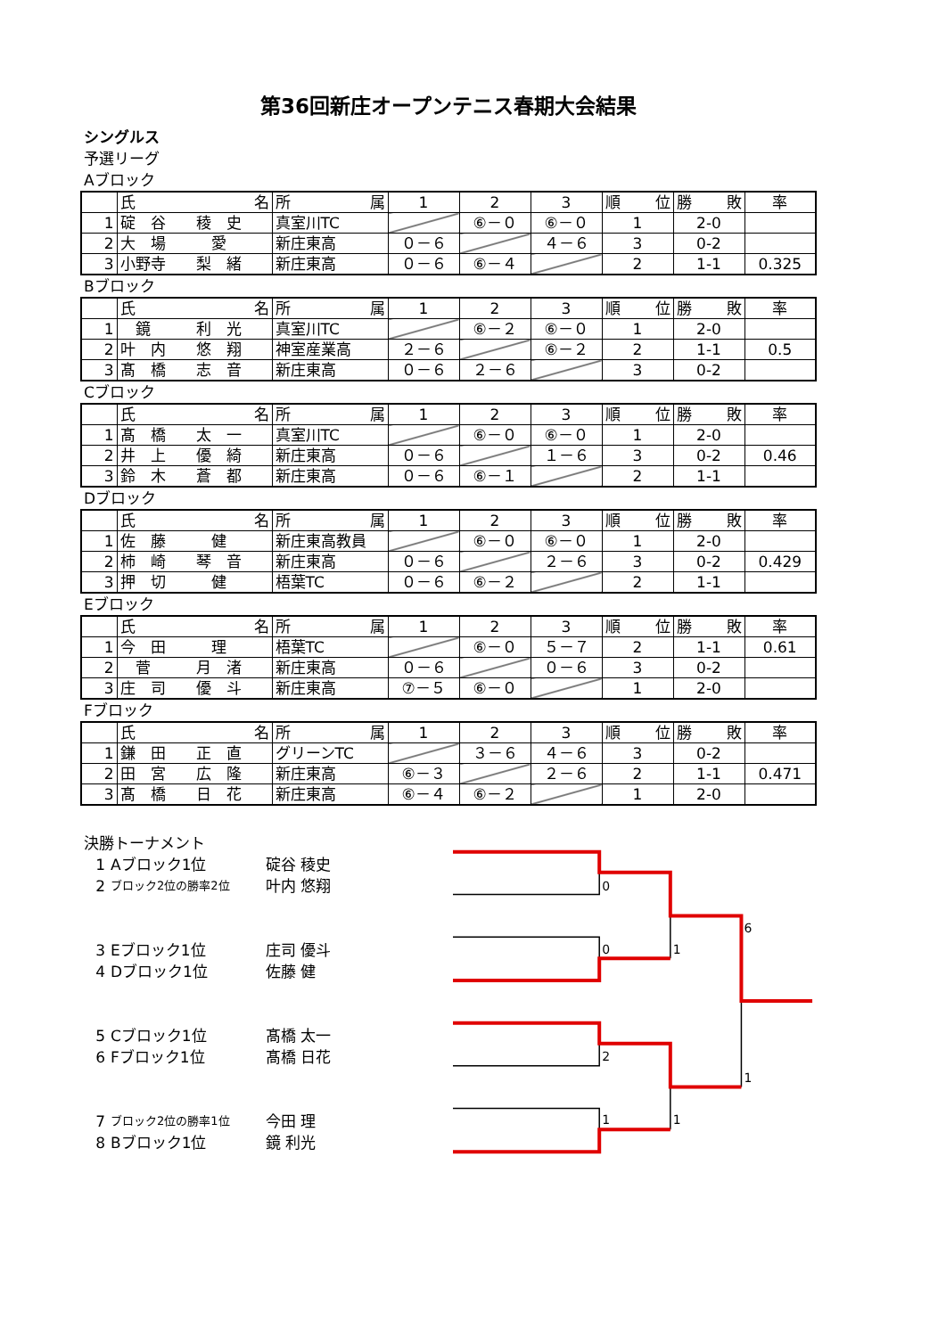第36回新庄オープンテニス春期大会結果
シングルス
予選リーグ
Aブロック
| | 氏 名 | 所 属 | 1 | 2 | 3 | 順 位 | 勝 敗 | 率 |
| 1 | 碇 谷 稜 史 | 真室川TC | | ⑥－０ | ⑥－０ | 1 | 2-0 | |
| 2 | 大 場 愛 | 新庄東高 | ０－６ | | ４－６ | 3 | 0-2 | |
| 3 | 小野寺 梨 緒 | 新庄東高 | ０－６ | ⑥－４ | | 2 | 1-1 | 0.325 |
Bブロック
| | 氏 名 | 所 属 | 1 | 2 | 3 | 順 位 | 勝 敗 | 率 |
| 1 | 鏡 利 光 | 真室川TC | | ⑥－２ | ⑥－０ | 1 | 2-0 | |
| 2 | 叶 内 悠 翔 | 神室産業高 | ２－６ | | ⑥－２ | 2 | 1-1 | 0.5 |
| 3 | 髙 橋 志 音 | 新庄東高 | ０－６ | ２－６ | | 3 | 0-2 | |
Cブロック
| | 氏 名 | 所 属 | 1 | 2 | 3 | 順 位 | 勝 敗 | 率 |
| 1 | 髙 橋 太 一 | 真室川TC | | ⑥－０ | ⑥－０ | 1 | 2-0 | |
| 2 | 井 上 優 綺 | 新庄東高 | ０－６ | | １－６ | 3 | 0-2 | 0.46 |
| 3 | 鈴 木 蒼 都 | 新庄東高 | ０－６ | ⑥－１ | | 2 | 1-1 | |
Dブロック
| | 氏 名 | 所 属 | 1 | 2 | 3 | 順 位 | 勝 敗 | 率 |
| 1 | 佐 藤 健 | 新庄東高教員 | | ⑥－０ | ⑥－０ | 1 | 2-0 | |
| 2 | 柿 崎 琴 音 | 新庄東高 | ０－６ | | ２－６ | 3 | 0-2 | 0.429 |
| 3 | 押 切 健 | 梧葉TC | ０－６ | ⑥－２ | | 2 | 1-1 | |
Eブロック
| | 氏 名 | 所 属 | 1 | 2 | 3 | 順 位 | 勝 敗 | 率 |
| 1 | 今 田 理 | 梧葉TC | | ⑥－０ | ５－７ | 2 | 1-1 | 0.61 |
| 2 | 菅 月 渚 | 新庄東高 | ０－６ | | ０－６ | 3 | 0-2 | |
| 3 | 庄 司 優 斗 | 新庄東高 | ⑦－５ | ⑥－０ | | 1 | 2-0 | |
Fブロック
| | 氏 名 | 所 属 | 1 | 2 | 3 | 順 位 | 勝 敗 | 率 |
| 1 | 鎌 田 正 直 | グリーンTC | | ３－６ | ４－６ | 3 | 0-2 | |
| 2 | 田 宮 広 隆 | 新庄東高 | ⑥－３ | | ２－６ | 2 | 1-1 | 0.471 |
| 3 | 髙 橋 日 花 | 新庄東高 | ⑥－４ | ⑥－２ | | 1 | 2-0 | |
決勝トーナメント
1 Aブロック1位 碇谷 稜史
2 ブロック2位の勝率2位 叶内 悠翔
3 Eブロック1位 庄司 優斗
4 Dブロック1位 佐藤 健
5 Cブロック1位 髙橋 太一
6 Fブロック1位 髙橋 日花
7 ブロック2位の勝率1位 今田 理
8 Bブロック1位 鏡 利光
0
0
1
6
2
1
1
1